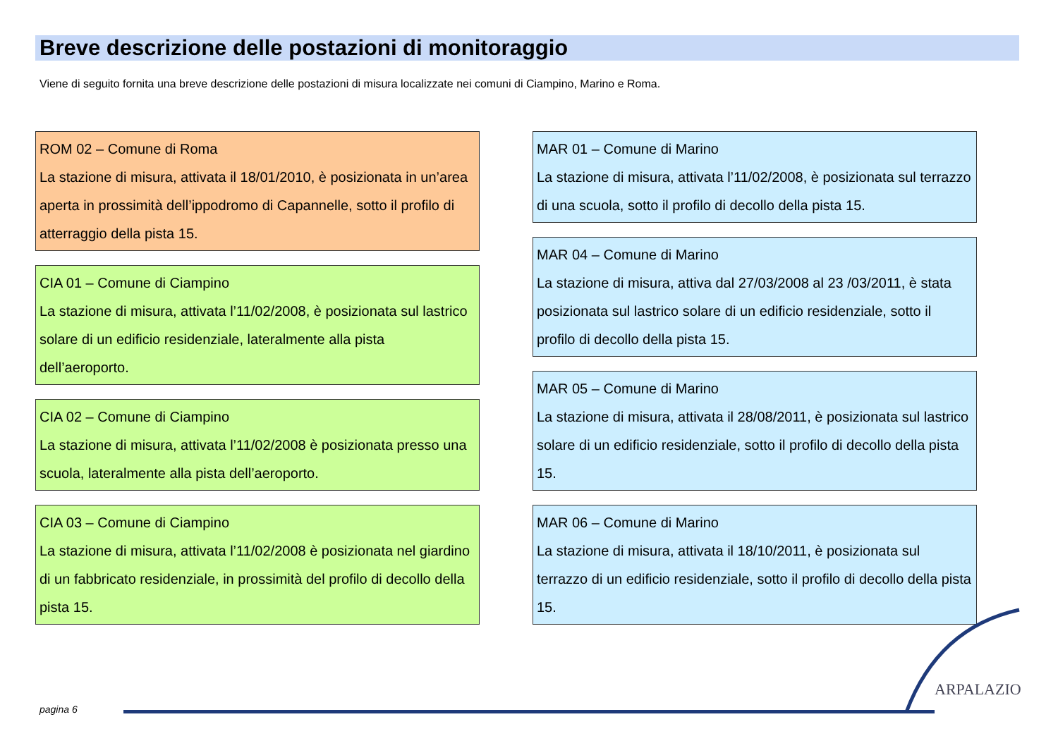Breve descrizione delle postazioni di monitoraggio
Viene di seguito fornita una breve descrizione delle postazioni di misura localizzate nei comuni di Ciampino, Marino e Roma.
ROM 02 – Comune di Roma
La stazione di misura, attivata il 18/01/2010, è posizionata in un’area aperta in prossimità dell’ippodromo di Capannelle, sotto il profilo di atterraggio della pista 15.
CIA 01 – Comune di Ciampino
La stazione di misura, attivata l’11/02/2008, è posizionata sul lastrico solare di un edificio residenziale, lateralmente alla pista dell’aeroporto.
CIA 02 – Comune di Ciampino
La stazione di misura, attivata l’11/02/2008 è posizionata presso una scuola, lateralmente alla pista dell’aeroporto.
CIA 03 – Comune di Ciampino
La stazione di misura, attivata l’11/02/2008 è posizionata nel giardino di un fabbricato residenziale, in prossimità del profilo di decollo della pista 15.
MAR 01 – Comune di Marino
La stazione di misura, attivata l’11/02/2008, è posizionata sul terrazzo di una scuola, sotto il profilo di decollo della pista 15.
MAR 04 – Comune di Marino
La stazione di misura, attiva dal 27/03/2008 al 23 /03/2011, è stata posizionata sul lastrico solare di un edificio residenziale, sotto il profilo di decollo della pista 15.
MAR 05 – Comune di Marino
La stazione di misura, attivata il 28/08/2011, è posizionata sul lastrico solare di un edificio residenziale, sotto il profilo di decollo della pista 15.
MAR 06 – Comune di Marino
La stazione di misura, attivata il 18/10/2011, è posizionata sul terrazzo di un edificio residenziale, sotto il profilo di decollo della pista 15.
pagina 6
ARPALAZIO